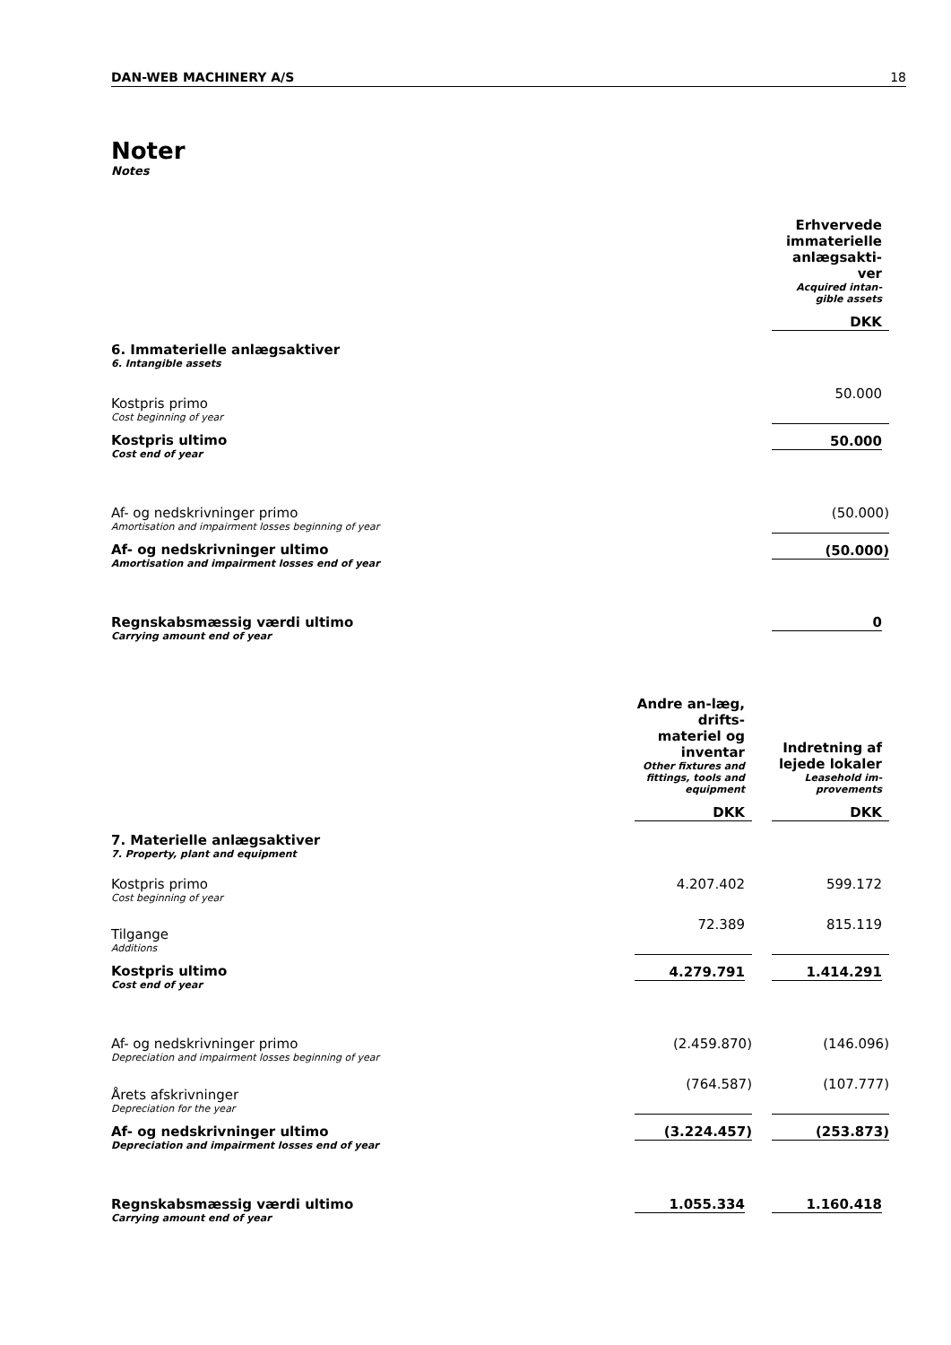DAN-WEB MACHINERY A/S 18
Noter
Notes
| | Erhvervede immaterielle anlægsakti-ver Acquired intan-gible assets |
| | DKK |
| 6. Immaterielle anlægsaktiver 6. Intangible assets | |
| Kostpris primo Cost beginning of year | 50.000 |
| Kostpris ultimo Cost end of year | 50.000 |
| Af- og nedskrivninger primo Amortisation and impairment losses beginning of year | (50.000) |
| Af- og nedskrivninger ultimo Amortisation and impairment losses end of year | (50.000) |
| Regnskabsmæssig værdi ultimo Carrying amount end of year | 0 |
| | Andre an-læg, drifts-materiel og inventar Other fixtures and fittings, tools and equipment | | Indretning af lejede lokaler Leasehold im-provements |
| | DKK | | DKK |
| 7. Materielle anlægsaktiver 7. Property, plant and equipment | | | |
| Kostpris primo Cost beginning of year | 4.207.402 | | 599.172 |
| Tilgange Additions | 72.389 | | 815.119 |
| Kostpris ultimo Cost end of year | 4.279.791 | | 1.414.291 |
| Af- og nedskrivninger primo Depreciation and impairment losses beginning of year | (2.459.870) | | (146.096) |
| Årets afskrivninger Depreciation for the year | (764.587) | | (107.777) |
| Af- og nedskrivninger ultimo Depreciation and impairment losses end of year | (3.224.457) | | (253.873) |
| Regnskabsmæssig værdi ultimo Carrying amount end of year | 1.055.334 | | 1.160.418 |